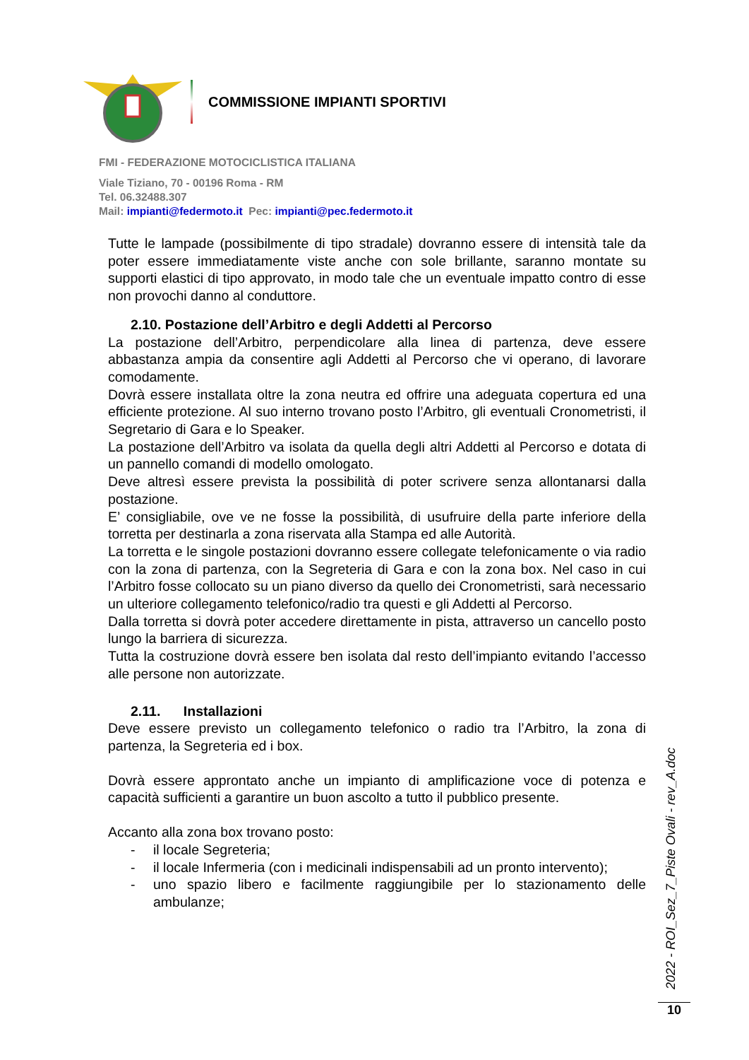COMMISSIONE IMPIANTI SPORTIVI
FMI - FEDERAZIONE MOTOCICLISTICA ITALIANA
Viale Tiziano, 70 - 00196 Roma - RM
Tel. 06.32488.307
Mail: impianti@federmoto.it Pec: impianti@pec.federmoto.it
Tutte le lampade (possibilmente di tipo stradale) dovranno essere di intensità tale da poter essere immediatamente viste anche con sole brillante, saranno montate su supporti elastici di tipo approvato, in modo tale che un eventuale impatto contro di esse non provochi danno al conduttore.
2.10. Postazione dell’Arbitro e degli Addetti al Percorso
La postazione dell’Arbitro, perpendicolare alla linea di partenza, deve essere abbastanza ampia da consentire agli Addetti al Percorso che vi operano, di lavorare comodamente.
Dovrà essere installata oltre la zona neutra ed offrire una adeguata copertura ed una efficiente protezione. Al suo interno trovano posto l’Arbitro, gli eventuali Cronometristi, il Segretario di Gara e lo Speaker.
La postazione dell’Arbitro va isolata da quella degli altri Addetti al Percorso e dotata di un pannello comandi di modello omologato.
Deve altresì essere prevista la possibilità di poter scrivere senza allontanarsi dalla postazione.
E’ consigliabile, ove ve ne fosse la possibilità, di usufruire della parte inferiore della torretta per destinarla a zona riservata alla Stampa ed alle Autorità.
La torretta e le singole postazioni dovranno essere collegate telefonicamente o via radio con la zona di partenza, con la Segreteria di Gara e con la zona box. Nel caso in cui l’Arbitro fosse collocato su un piano diverso da quello dei Cronometristi, sarà necessario un ulteriore collegamento telefonico/radio tra questi e gli Addetti al Percorso.
Dalla torretta si dovrà poter accedere direttamente in pista, attraverso un cancello posto lungo la barriera di sicurezza.
Tutta la costruzione dovrà essere ben isolata dal resto dell’impianto evitando l’accesso alle persone non autorizzate.
2.11. Installazioni
Deve essere previsto un collegamento telefonico o radio tra l’Arbitro, la zona di partenza, la Segreteria ed i box.
Dovrà essere approntato anche un impianto di amplificazione voce di potenza e capacità sufficienti a garantire un buon ascolto a tutto il pubblico presente.
Accanto alla zona box trovano posto:
- il locale Segreteria;
- il locale Infermeria (con i medicinali indispensabili ad un pronto intervento);
- uno spazio libero e facilmente raggiungibile per lo stazionamento delle ambulanze;
2022 - ROI_Sez_7_Piste Ovali - rev_A.doc
10